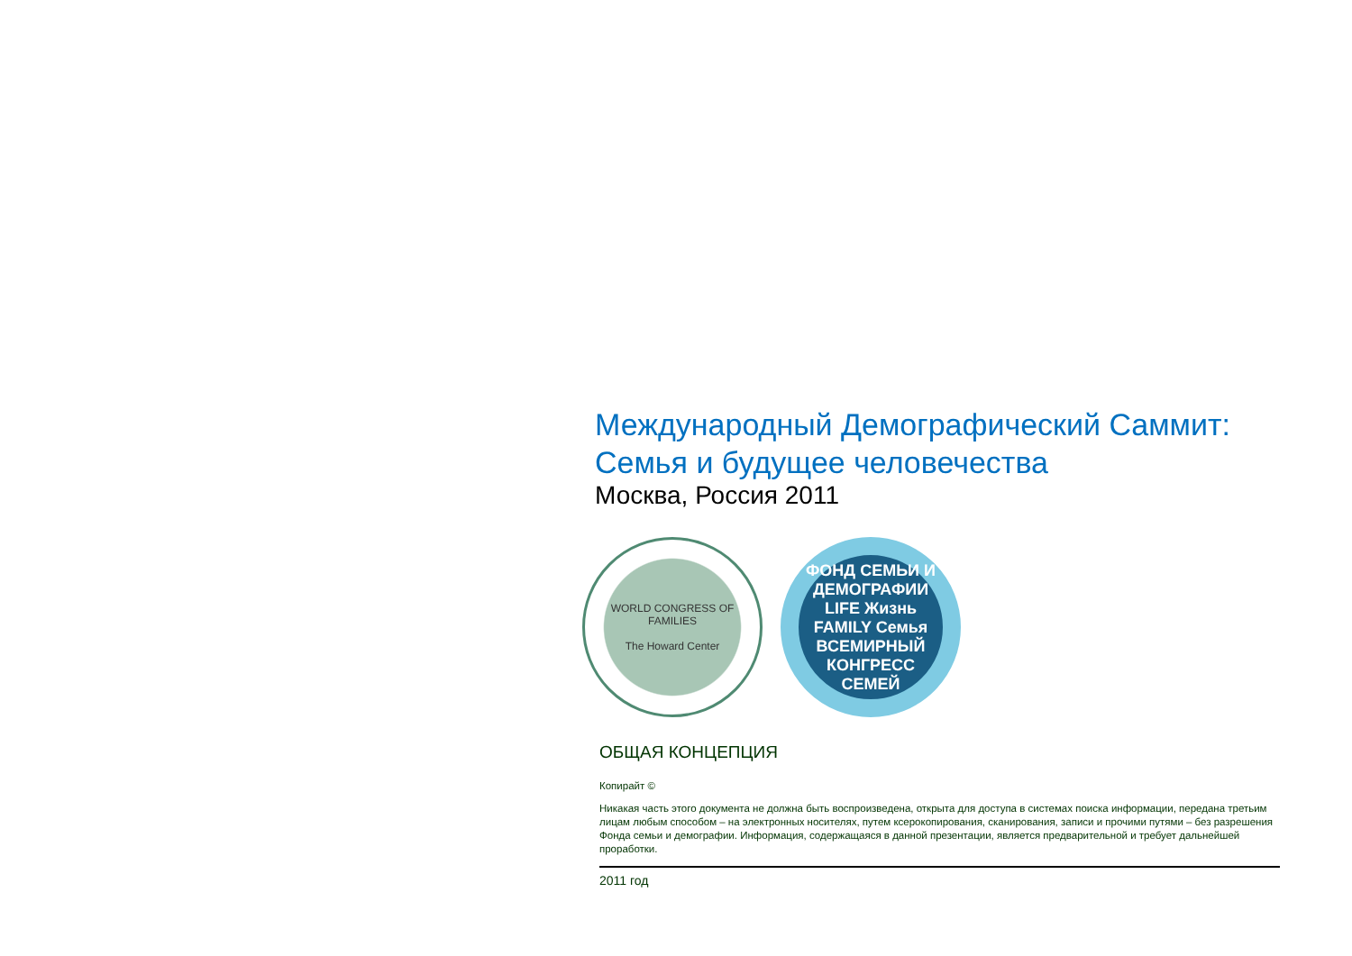Международный Демографический Саммит:
Семья и будущее человечества
Москва, Россия 2011
WORLD CONGRESS OF FAMILIES
The Howard Center
ФОНД СЕМЬИ И ДЕМОГРАФИИ
LIFE Жизнь
FAMILY Семья
ВСЕМИРНЫЙ КОНГРЕСС СЕМЕЙ
ОБЩАЯ КОНЦЕПЦИЯ
Копирайт ©
Никакая часть этого документа не должна быть воспроизведена, открыта для доступа в системах поиска информации, передана третьим лицам любым способом – на электронных носителях, путем ксерокопирования, сканирования, записи и прочими путями – без разрешения Фонда семьи и демографии. Информация, содержащаяся в данной презентации, является предварительной и требует дальнейшей проработки.
2011 год